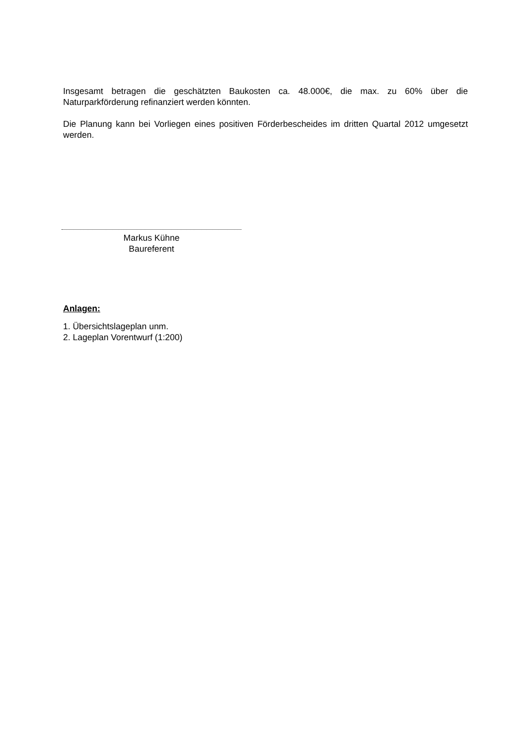Insgesamt betragen die geschätzten Baukosten ca. 48.000€, die max. zu 60% über die Naturparkförderung refinanziert werden könnten.
Die Planung kann bei Vorliegen eines positiven Förderbescheides im dritten Quartal 2012 umgesetzt werden.
Markus Kühne
Baureferent
Anlagen:
1. Übersichtslageplan unm.
2. Lageplan Vorentwurf (1:200)